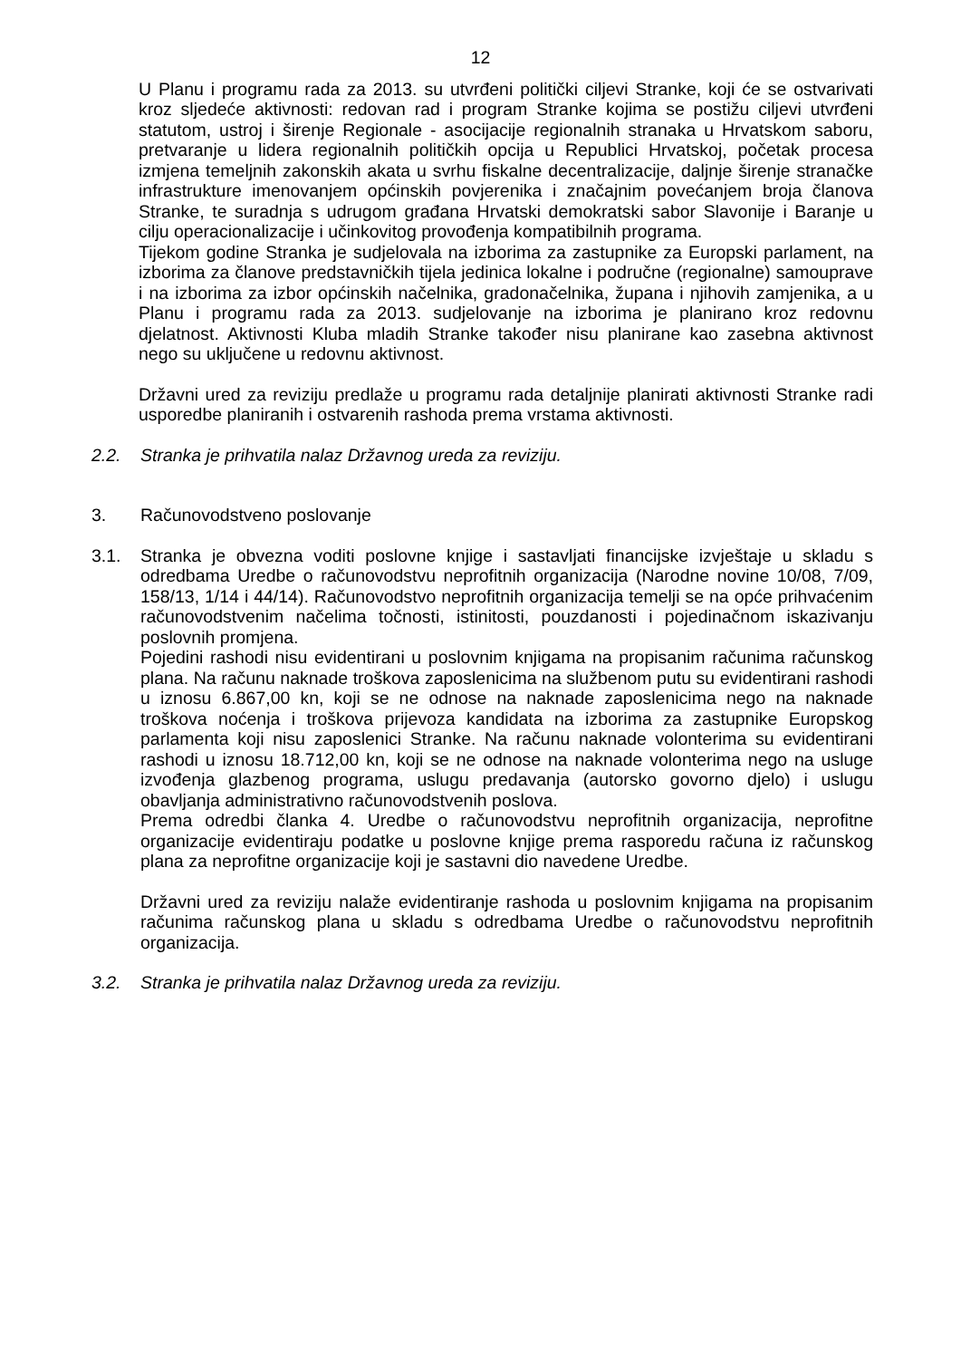12
U Planu i programu rada za 2013. su utvrđeni politički ciljevi Stranke, koji će se ostvarivati kroz sljedeće aktivnosti: redovan rad i program Stranke kojima se postižu ciljevi utvrđeni statutom, ustroj i širenje Regionale - asocijacije regionalnih stranaka u Hrvatskom saboru, pretvaranje u lidera regionalnih političkih opcija u Republici Hrvatskoj, početak procesa izmjena temeljnih zakonskih akata u svrhu fiskalne decentralizacije, daljnje širenje stranačke infrastrukture imenovanjem općinskih povjerenika i značajnim povećanjem broja članova Stranke, te suradnja s udrugom građana Hrvatski demokratski sabor Slavonije i Baranje u cilju operacionalizacije i učinkovitog provođenja kompatibilnih programa.
Tijekom godine Stranka je sudjelovala na izborima za zastupnike za Europski parlament, na izborima za članove predstavničkih tijela jedinica lokalne i područne (regionalne) samouprave i na izborima za izbor općinskih načelnika, gradonačelnika, župana i njihovih zamjenika, a u Planu i programu rada za 2013. sudjelovanje na izborima je planirano kroz redovnu djelatnost. Aktivnosti Kluba mladih Stranke također nisu planirane kao zasebna aktivnost nego su uključene u redovnu aktivnost.
Državni ured za reviziju predlaže u programu rada detaljnije planirati aktivnosti Stranke radi usporedbe planiranih i ostvarenih rashoda prema vrstama aktivnosti.
2.2. Stranka je prihvatila nalaz Državnog ureda za reviziju.
3. Računovodstveno poslovanje
3.1. Stranka je obvezna voditi poslovne knjige i sastavljati financijske izvještaje u skladu s odredbama Uredbe o računovodstvu neprofitnih organizacija (Narodne novine 10/08, 7/09, 158/13, 1/14 i 44/14). Računovodstvo neprofitnih organizacija temelji se na opće prihvaćenim računovodstvenim načelima točnosti, istinitosti, pouzdanosti i pojedinačnom iskazivanju poslovnih promjena.
Pojedini rashodi nisu evidentirani u poslovnim knjigama na propisanim računima računskog plana. Na računu naknade troškova zaposlenicima na službenom putu su evidentirani rashodi u iznosu 6.867,00 kn, koji se ne odnose na naknade zaposlenicima nego na naknade troškova noćenja i troškova prijevoza kandidata na izborima za zastupnike Europskog parlamenta koji nisu zaposlenici Stranke. Na računu naknade volonterima su evidentirani rashodi u iznosu 18.712,00 kn, koji se ne odnose na naknade volonterima nego na usluge izvođenja glazbenog programa, uslugu predavanja (autorsko govorno djelo) i uslugu obavljanja administrativno računovodstvenih poslova.
Prema odredbi članka 4. Uredbe o računovodstvu neprofitnih organizacija, neprofitne organizacije evidentiraju podatke u poslovne knjige prema rasporedu računa iz računskog plana za neprofitne organizacije koji je sastavni dio navedene Uredbe.
Državni ured za reviziju nalaže evidentiranje rashoda u poslovnim knjigama na propisanim računima računskog plana u skladu s odredbama Uredbe o računovodstvu neprofitnih organizacija.
3.2. Stranka je prihvatila nalaz Državnog ureda za reviziju.